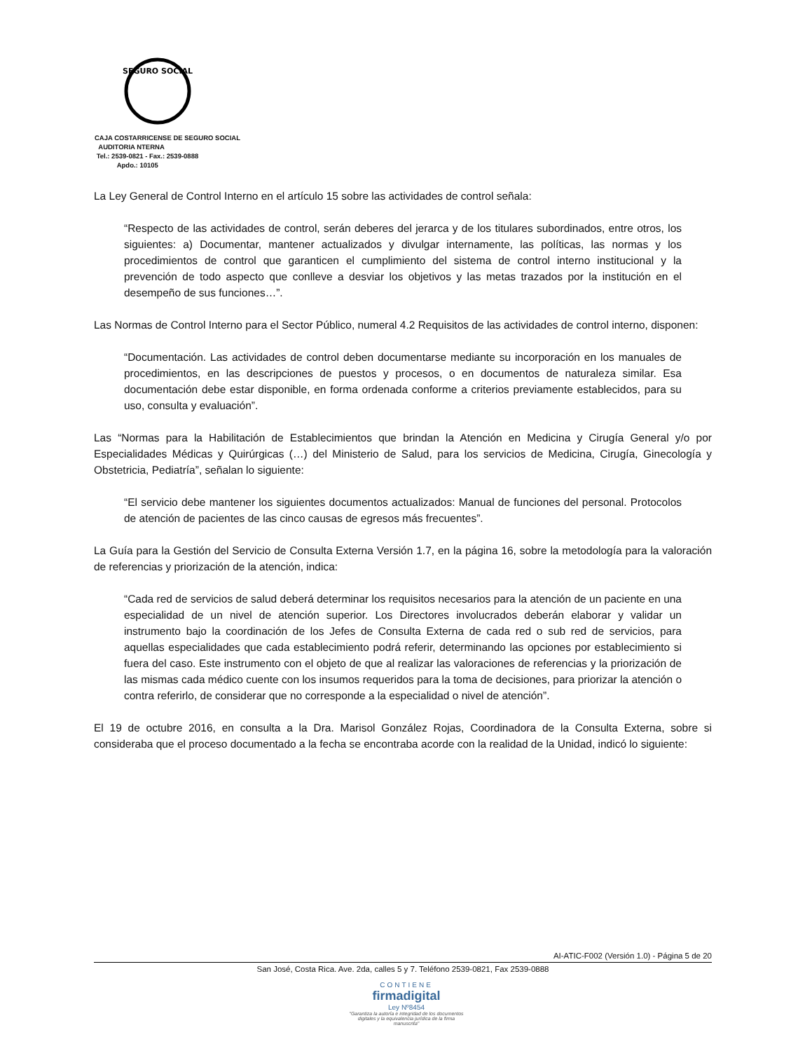SEGURO SOCIAL
CAJA COSTARRICENSE DE SEGURO SOCIAL
AUDITORIA NTERNA
Tel.: 2539-0821 - Fax.: 2539-0888
Apdo.: 10105
La Ley General de Control Interno en el artículo 15 sobre las actividades de control señala:
“Respecto de las actividades de control, serán deberes del jerarca y de los titulares subordinados, entre otros, los siguientes: a) Documentar, mantener actualizados y divulgar internamente, las políticas, las normas y los procedimientos de control que garanticen el cumplimiento del sistema de control interno institucional y la prevención de todo aspecto que conlleve a desviar los objetivos y las metas trazados por la institución en el desempeño de sus funciones…”.
Las Normas de Control Interno para el Sector Público, numeral 4.2 Requisitos de las actividades de control interno, disponen:
“Documentación. Las actividades de control deben documentarse mediante su incorporación en los manuales de procedimientos, en las descripciones de puestos y procesos, o en documentos de naturaleza similar. Esa documentación debe estar disponible, en forma ordenada conforme a criterios previamente establecidos, para su uso, consulta y evaluación”.
Las “Normas para la Habilitación de Establecimientos que brindan la Atención en Medicina y Cirugía General y/o por Especialidades Médicas y Quirúrgicas (…) del Ministerio de Salud, para los servicios de Medicina, Cirugía, Ginecología y Obstetricia, Pediatría”, señalan lo siguiente:
“El servicio debe mantener los siguientes documentos actualizados: Manual de funciones del personal. Protocolos de atención de pacientes de las cinco causas de egresos más frecuentes”.
La Guía para la Gestión del Servicio de Consulta Externa Versión 1.7, en la página 16, sobre la metodología para la valoración de referencias y priorización de la atención, indica:
“Cada red de servicios de salud deberá determinar los requisitos necesarios para la atención de un paciente en una especialidad de un nivel de atención superior. Los Directores involucrados deberán elaborar y validar un instrumento bajo la coordinación de los Jefes de Consulta Externa de cada red o sub red de servicios, para aquellas especialidades que cada establecimiento podrá referir, determinando las opciones por establecimiento si fuera del caso. Este instrumento con el objeto de que al realizar las valoraciones de referencias y la priorización de las mismas cada médico cuente con los insumos requeridos para la toma de decisiones, para priorizar la atención o contra referirlo, de considerar que no corresponde a la especialidad o nivel de atención”.
El 19 de octubre 2016, en consulta a la Dra. Marisol González Rojas, Coordinadora de la Consulta Externa, sobre si consideraba que el proceso documentado a la fecha se encontraba acorde con la realidad de la Unidad, indicó lo siguiente:
AI-ATIC-F002 (Versión 1.0) - Página 5 de 20
San José, Costa Rica. Ave. 2da, calles 5 y 7. Teléfono 2539-0821, Fax 2539-0888
CONTIENE
firmadigital
Ley Nº8454
"Garantiza la autoría e integridad de los documentos digitales y la equivalencia jurídica de la firma manuscrita"